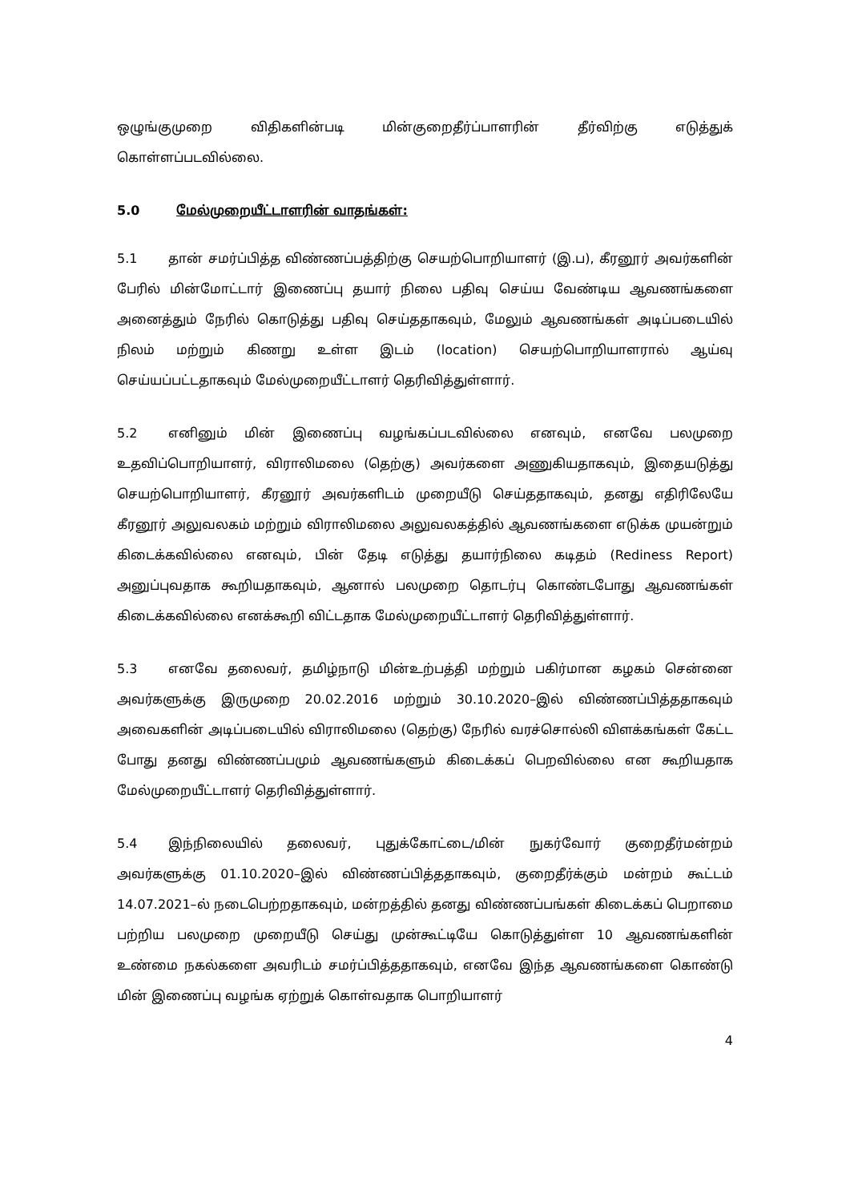ஒழுங்குமுறை விதிகளின்படி மின்குறைதீர்ப்பாளரின் தீர்விற்கு எடுத்துக் கொள்ளப்படவில்லை.
5.0 மேல்முறையீட்டாளரின் வாதங்கள்:
5.1 தான் சமர்ப்பித்த விண்ணப்பத்திற்கு செயற்பொறியாளர் (இ.ப), கீரனூர் அவர்களின் பேரில் மின்மோட்டார் இணைப்பு தயார் நிலை பதிவு செய்ய வேண்டிய ஆவணங்களை அனைத்தும் நேரில் கொடுத்து பதிவு செய்ததாகவும், மேலும் ஆவணங்கள் அடிப்படையில் நிலம் மற்றும் கிணறு உள்ள இடம் (location) செயற்பொறியாளரால் ஆய்வு செய்யப்பட்டதாகவும் மேல்முறையீட்டாளர் தெரிவித்துள்ளார்.
5.2 எனினும் மின் இணைப்பு வழங்கப்படவில்லை எனவும், எனவே பலமுறை உதவிப்பொறியாளர், விராலிமலை (தெற்கு) அவர்களை அணுகியதாகவும், இதையடுத்து செயற்பொறியாளர், கீரனூர் அவர்களிடம் முறையீடு செய்ததாகவும், தனது எதிரிலேயே கீரனூர் அலுவலகம் மற்றும் விராலிமலை அலுவலகத்தில் ஆவணங்களை எடுக்க முயன்றும் கிடைக்கவில்லை எனவும், பின் தேடி எடுத்து தயார்நிலை கடிதம் (Rediness Report) அனுப்புவதாக கூறியதாகவும், ஆனால் பலமுறை தொடர்பு கொண்டபோது ஆவணங்கள் கிடைக்கவில்லை எனக்கூறி விட்டதாக மேல்முறையீட்டாளர் தெரிவித்துள்ளார்.
5.3 எனவே தலைவர், தமிழ்நாடு மின்உற்பத்தி மற்றும் பகிர்மான கழகம் சென்னை அவர்களுக்கு இருமுறை 20.02.2016 மற்றும் 30.10.2020–இல் விண்ணப்பித்ததாகவும் அவைகளின் அடிப்படையில் விராலிமலை (தெற்கு) நேரில் வரச்சொல்லி விளக்கங்கள் கேட்ட போது தனது விண்ணப்பமும் ஆவணங்களும் கிடைக்கப் பெறவில்லை என கூறியதாக மேல்முறையீட்டாளர் தெரிவித்துள்ளார்.
5.4 இந்நிலையில் தலைவர், புதுக்கோட்டை/மின் நுகர்வோர் குறைதீர்மன்றம் அவர்களுக்கு 01.10.2020–இல் விண்ணப்பித்ததாகவும், குறைதீர்க்கும் மன்றம் கூட்டம் 14.07.2021–ல் நடைபெற்றதாகவும், மன்றத்தில் தனது விண்ணப்பங்கள் கிடைக்கப் பெறாமை பற்றிய பலமுறை முறையீடு செய்து முன்கூட்டியே கொடுத்துள்ள 10 ஆவணங்களின் உண்மை நகல்களை அவரிடம் சமர்ப்பித்ததாகவும், எனவே இந்த ஆவணங்களை கொண்டு மின் இணைப்பு வழங்க ஏற்றுக் கொள்வதாக பொறியாளர்
4